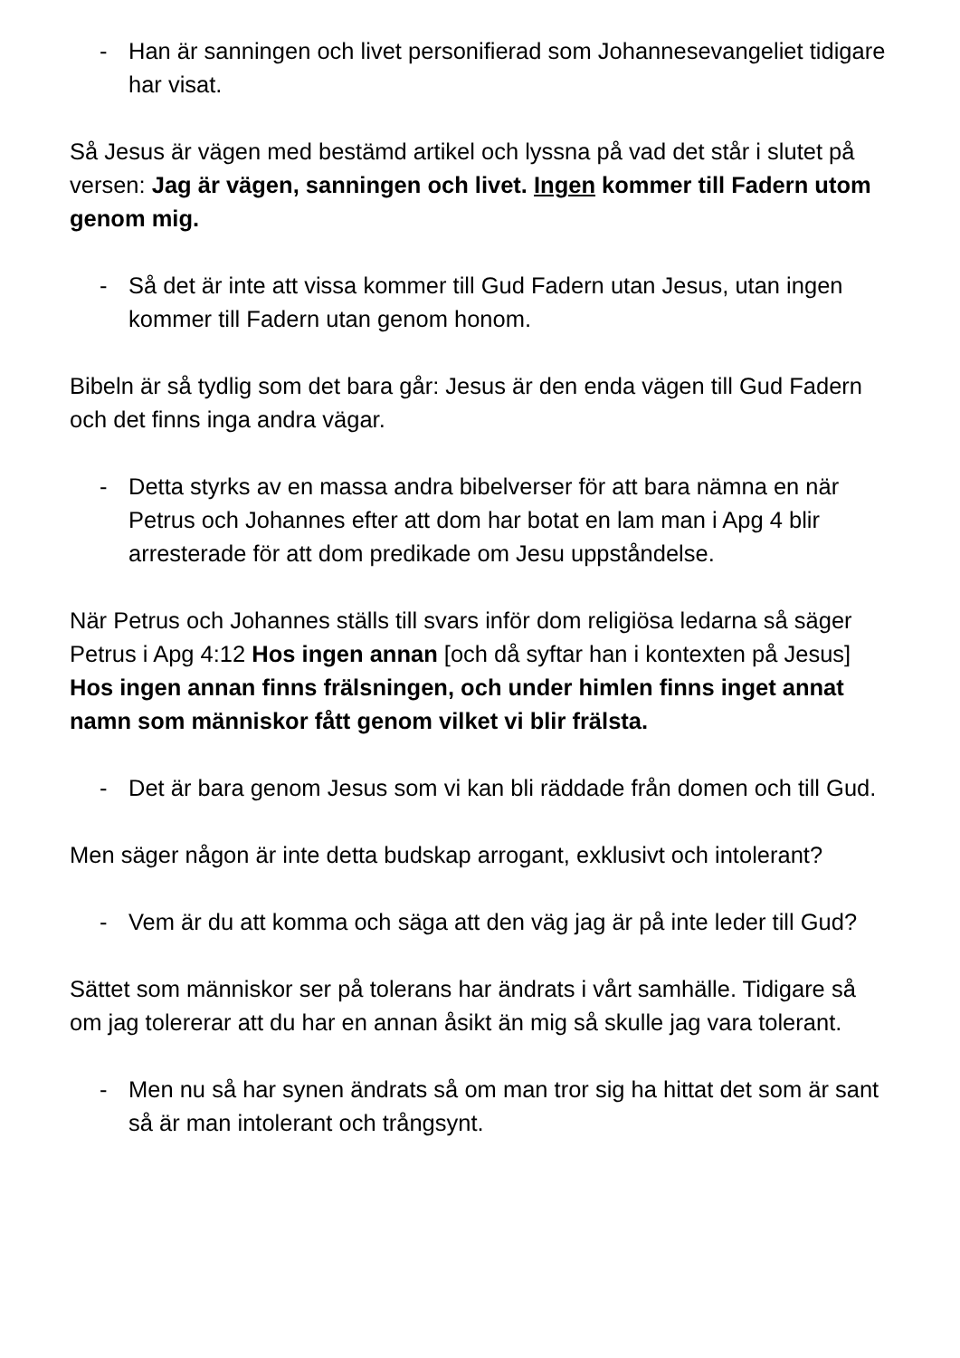- Han är sanningen och livet personifierad som Johannesevangeliet tidigare har visat.
Så Jesus är vägen med bestämd artikel och lyssna på vad det står i slutet på versen: Jag är vägen, sanningen och livet. Ingen kommer till Fadern utom genom mig.
- Så det är inte att vissa kommer till Gud Fadern utan Jesus, utan ingen kommer till Fadern utan genom honom.
Bibeln är så tydlig som det bara går: Jesus är den enda vägen till Gud Fadern och det finns inga andra vägar.
- Detta styrks av en massa andra bibelverser för att bara nämna en när Petrus och Johannes efter att dom har botat en lam man i Apg 4 blir arresterade för att dom predikade om Jesu uppståndelse.
När Petrus och Johannes ställs till svars inför dom religiösa ledarna så säger Petrus i Apg 4:12 Hos ingen annan [och då syftar han i kontexten på Jesus] Hos ingen annan finns frälsningen, och under himlen finns inget annat namn som människor fått genom vilket vi blir frälsta.
- Det är bara genom Jesus som vi kan bli räddade från domen och till Gud.
Men säger någon är inte detta budskap arrogant, exklusivt och intolerant?
- Vem är du att komma och säga att den väg jag är på inte leder till Gud?
Sättet som människor ser på tolerans har ändrats i vårt samhälle. Tidigare så om jag tolererar att du har en annan åsikt än mig så skulle jag vara tolerant.
- Men nu så har synen ändrats så om man tror sig ha hittat det som är sant så är man intolerant och trångsynt.